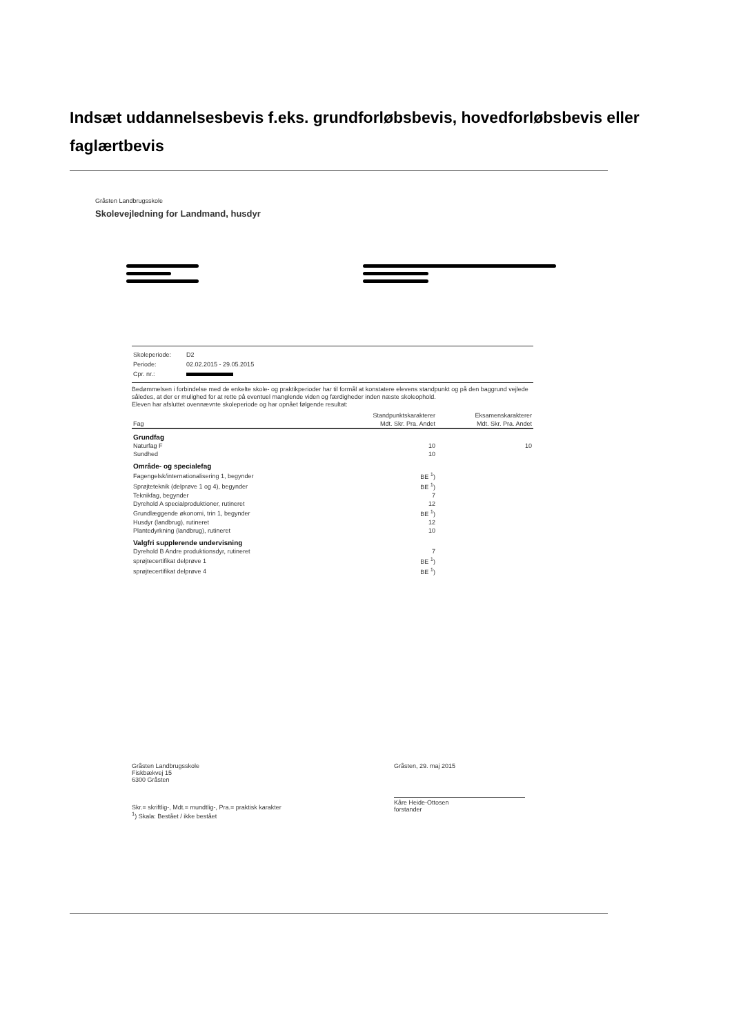Indsæt uddannelsesbevis f.eks. grundforløbsbevis, hovedforløbsbevis eller faglærtbevis
Gråsten Landbrugsskole
Skolevejledning for Landmand, husdyr
| Skoleperiode: | D2 |
| Periode: | 02.02.2015 - 29.05.2015 |
| Cpr. nr.: | |
Bedømmelsen i forbindelse med de enkelte skole- og praktikperioder har til formål at konstatere elevens standpunkt og på den baggrund vejlede således, at der er mulighed for at rette på eventuel manglende viden og færdigheder inden næste skoleophold.
Eleven har afsluttet ovennævnte skoleperiode og har opnået følgende resultat:
| | Standpunktskarakterer | Eksamenskarakterer |
| --- | --- | --- |
| Fag | Mdt. Skr. Pra. Andet | Mdt. Skr. Pra. Andet |
| Grundfag | | |
| Naturfag F | 10 | 10 |
| Sundhed | 10 | |
| Område- og specialefag | | |
| Fagengelsk/internationalisering 1, begynder | BE <sup>1</sup>) | |
| Sprøjteteknik (delprøve 1 og 4), begynder | BE <sup>1</sup>) | |
| Teknikfag, begynder | 7 | |
| Dyrehold A specialproduktioner, rutineret | 12 | |
| Grundlæggende økonomi, trin 1, begynder | BE <sup>1</sup>) | |
| Husdyr (landbrug), rutineret | 12 | |
| Plantedyrkning (landbrug), rutineret | 10 | |
| Valgfri supplerende undervisning | | |
| Dyrehold B Andre produktionsdyr, rutineret | 7 | |
| sprøjtecertifikat delprøve 1 | BE <sup>1</sup>) | |
| sprøjtecertifikat delprøve 4 | BE <sup>1</sup>) | |
Gråsten Landbrugsskole
Fiskbækvej 15
6300 Gråsten
Skr.= skriftlig-, Mdt.= mundtlig-, Pra.= praktisk karakter
<sup>1</sup>) Skala: Bestået / ikke bestået
Gråsten, 29. maj 2015
Kåre Heide-Ottosen
forstander